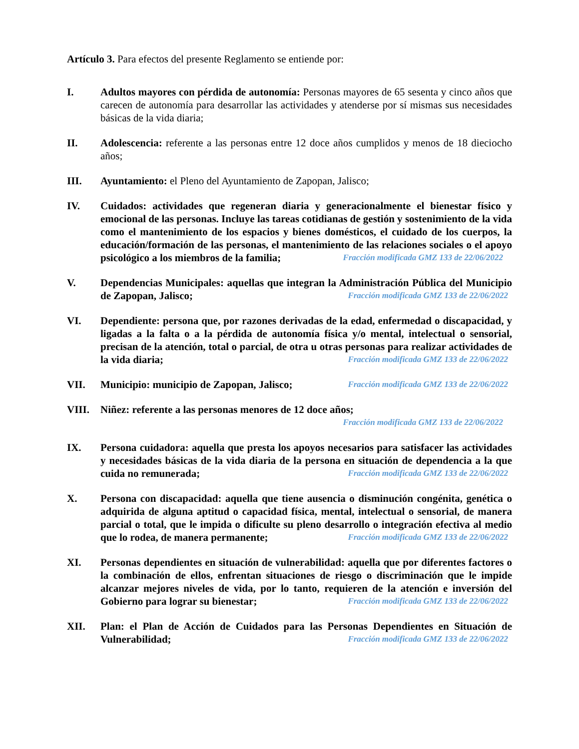Artículo 3. Para efectos del presente Reglamento se entiende por:
I. Adultos mayores con pérdida de autonomía: Personas mayores de 65 sesenta y cinco años que carecen de autonomía para desarrollar las actividades y atenderse por sí mismas sus necesidades básicas de la vida diaria;
II. Adolescencia: referente a las personas entre 12 doce años cumplidos y menos de 18 dieciocho años;
III. Ayuntamiento: el Pleno del Ayuntamiento de Zapopan, Jalisco;
IV. Cuidados: actividades que regeneran diaria y generacionalmente el bienestar físico y emocional de las personas. Incluye las tareas cotidianas de gestión y sostenimiento de la vida como el mantenimiento de los espacios y bienes domésticos, el cuidado de los cuerpos, la educación/formación de las personas, el mantenimiento de las relaciones sociales o el apoyo psicológico a los miembros de la familia;
Fracción modificada GMZ 133 de 22/06/2022
V. Dependencias Municipales: aquellas que integran la Administración Pública del Municipio de Zapopan, Jalisco; Fracción modificada GMZ 133 de 22/06/2022
VI. Dependiente: persona que, por razones derivadas de la edad, enfermedad o discapacidad, y ligadas a la falta o a la pérdida de autonomía física y/o mental, intelectual o sensorial, precisan de la atención, total o parcial, de otra u otras personas para realizar actividades de la vida diaria; Fracción modificada GMZ 133 de 22/06/2022
VII. Municipio: municipio de Zapopan, Jalisco; Fracción modificada GMZ 133 de 22/06/2022
VIII. Niñez: referente a las personas menores de 12 doce años;
Fracción modificada GMZ 133 de 22/06/2022
IX. Persona cuidadora: aquella que presta los apoyos necesarios para satisfacer las actividades y necesidades básicas de la vida diaria de la persona en situación de dependencia a la que cuida no remunerada; Fracción modificada GMZ 133 de 22/06/2022
X. Persona con discapacidad: aquella que tiene ausencia o disminución congénita, genética o adquirida de alguna aptitud o capacidad física, mental, intelectual o sensorial, de manera parcial o total, que le impida o dificulte su pleno desarrollo o integración efectiva al medio que lo rodea, de manera permanente; Fracción modificada GMZ 133 de 22/06/2022
XI. Personas dependientes en situación de vulnerabilidad: aquella que por diferentes factores o la combinación de ellos, enfrentan situaciones de riesgo o discriminación que le impide alcanzar mejores niveles de vida, por lo tanto, requieren de la atención e inversión del Gobierno para lograr su bienestar; Fracción modificada GMZ 133 de 22/06/2022
XII. Plan: el Plan de Acción de Cuidados para las Personas Dependientes en Situación de Vulnerabilidad; Fracción modificada GMZ 133 de 22/06/2022